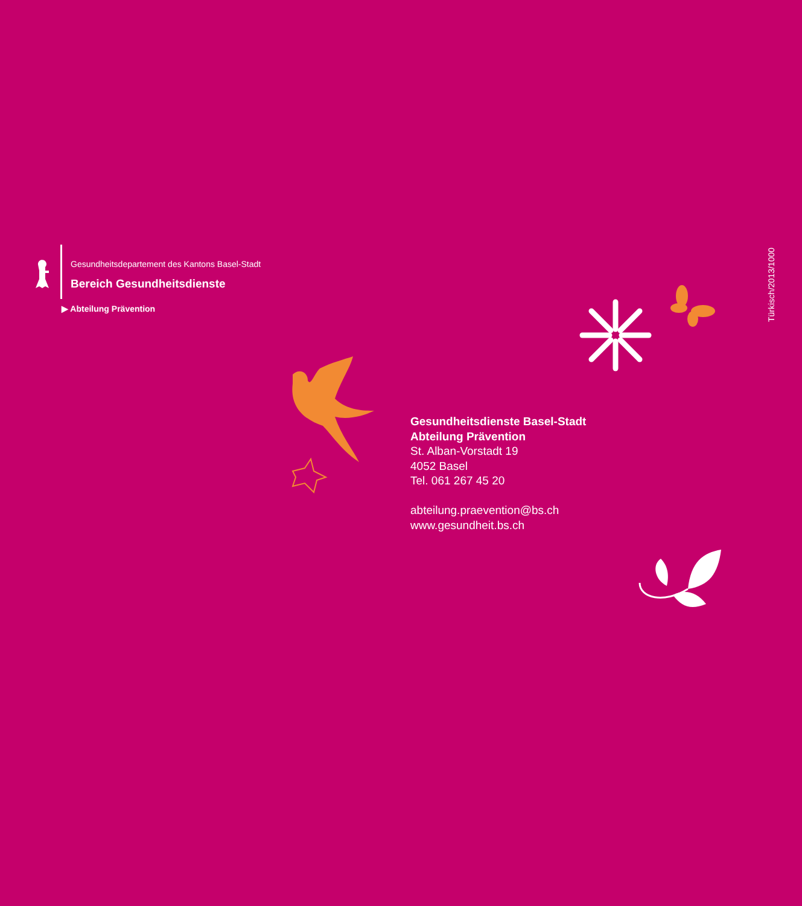Gesundheitsdepartement des Kantons Basel-Stadt
Bereich Gesundheitsdienste
▶ Abteilung Prävention
Türkisch/2013/1000
Gesundheitsdienste Basel-Stadt
Abteilung Prävention
St. Alban-Vorstadt 19
4052 Basel
Tel. 061 267 45 20
abteilung.praevention@bs.ch
www.gesundheit.bs.ch